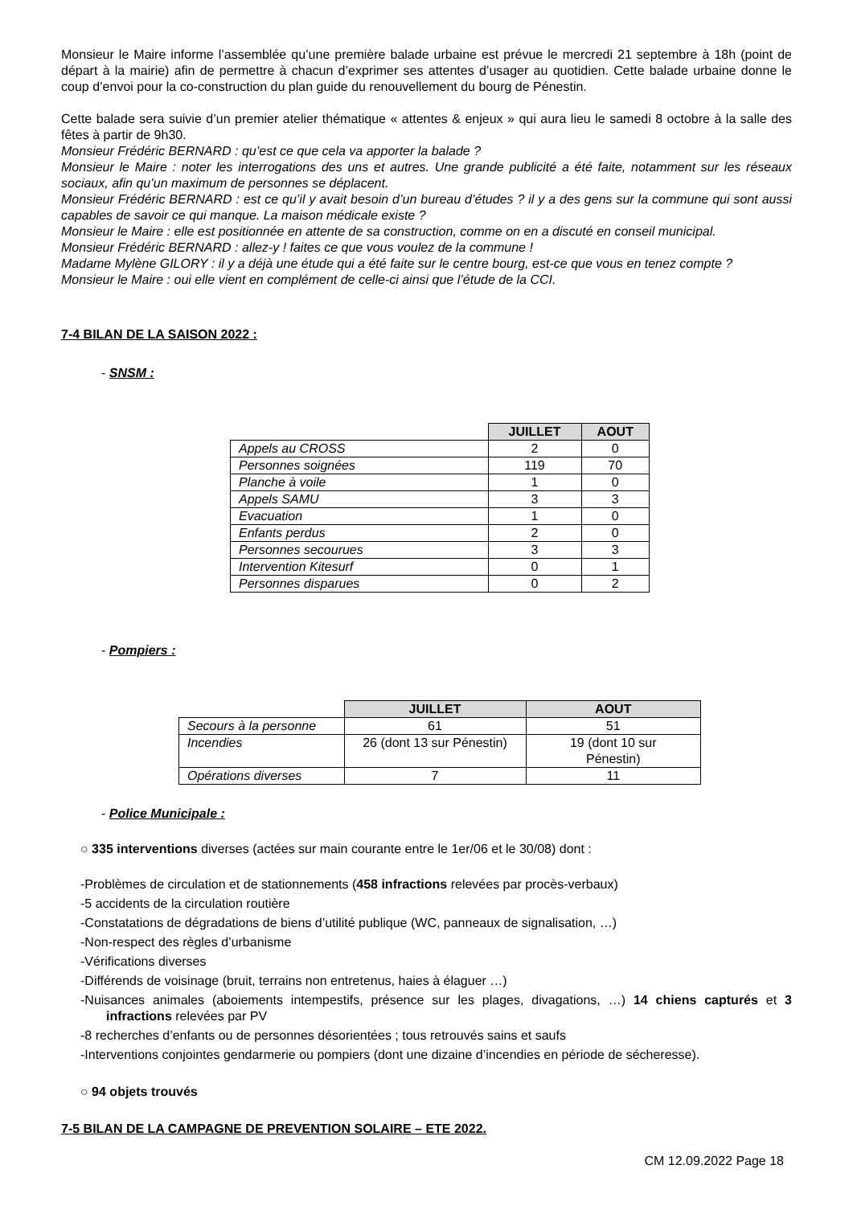Monsieur le Maire informe l’assemblée qu’une première balade urbaine est prévue le mercredi 21 septembre à 18h (point de départ à la mairie) afin de permettre à chacun d’exprimer ses attentes d’usager au quotidien. Cette balade urbaine donne le coup d’envoi pour la co-construction du plan guide du renouvellement du bourg de Pénestin.
Cette balade sera suivie d’un premier atelier thématique « attentes & enjeux » qui aura lieu le samedi 8 octobre à la salle des fêtes à partir de 9h30.
Monsieur Frédéric BERNARD : qu’est ce que cela va apporter la balade ?
Monsieur le Maire : noter les interrogations des uns et autres. Une grande publicité a été faite, notamment sur les réseaux sociaux, afin qu’un maximum de personnes se déplacent.
Monsieur Frédéric BERNARD : est ce qu’il y avait besoin d’un bureau d’études ? il y a des gens sur la commune qui sont aussi capables de savoir ce qui manque. La maison médicale existe ?
Monsieur le Maire : elle est positionnée en attente de sa construction, comme on en a discuté en conseil municipal.
Monsieur Frédéric BERNARD : allez-y ! faites ce que vous voulez de la commune !
Madame Mylène GILORY : il y a déjà une étude qui a été faite sur le centre bourg, est-ce que vous en tenez compte ?
Monsieur le Maire : oui elle vient en complément de celle-ci ainsi que l’étude de la CCI.
7-4 BILAN DE LA SAISON 2022 :
- SNSM :
| | JUILLET | AOUT |
| Appels au CROSS | 2 | 0 |
| Personnes soignées | 119 | 70 |
| Planche à voile | 1 | 0 |
| Appels SAMU | 3 | 3 |
| Evacuation | 1 | 0 |
| Enfants perdus | 2 | 0 |
| Personnes secourues | 3 | 3 |
| Intervention Kitesurf | 0 | 1 |
| Personnes disparues | 0 | 2 |
- Pompiers :
| | JUILLET | AOUT |
| Secours à la personne | 61 | 51 |
| Incendies | 26 (dont 13 sur Pénestin) | 19 (dont 10 sur Pénestin) |
| Opérations diverses | 7 | 11 |
- Police Municipale :
○ 335 interventions diverses (actées sur main courante entre le 1er/06 et le 30/08) dont :
-Problèmes de circulation et de stationnements (458 infractions relevées par procès-verbaux)
-5 accidents de la circulation routière
-Constatations de dégradations de biens d’utilité publique (WC, panneaux de signalisation, …)
-Non-respect des règles d’urbanisme
-Vérifications diverses
-Différends de voisinage (bruit, terrains non entretenus, haies à élaguer …)
-Nuisances animales (aboiements intempestifs, présence sur les plages, divagations, …) 14 chiens capturés et 3 infractions relevées par PV
-8 recherches d’enfants ou de personnes désorientées ; tous retrouvés sains et saufs
-Interventions conjointes gendarmerie ou pompiers (dont une dizaine d’incendies en période de sécheresse).
○ 94 objets trouvés
7-5 BILAN DE LA CAMPAGNE DE PREVENTION SOLAIRE – ETE 2022.
CM 12.09.2022 Page 18